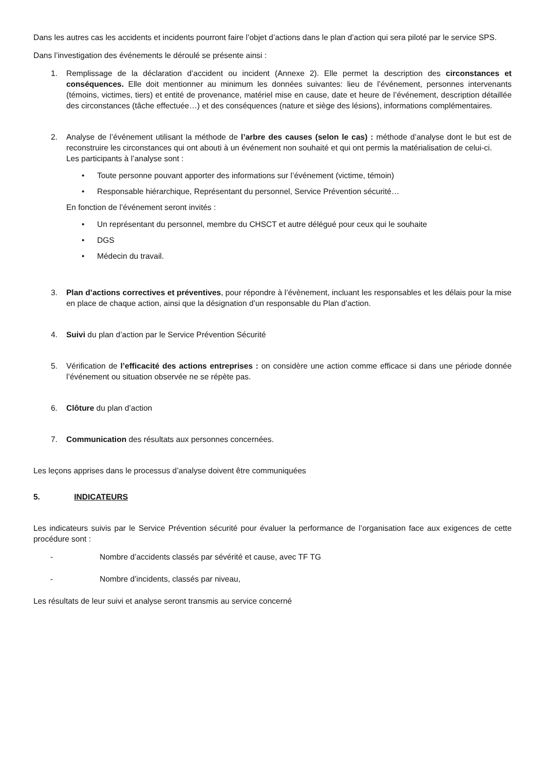Dans les autres cas les accidents et incidents pourront faire l’objet d’actions dans le plan d’action qui sera piloté par le service SPS.
Dans l’investigation des événements le déroulé se présente ainsi :
1. Remplissage de la déclaration d’accident ou incident (Annexe 2). Elle permet la description des circonstances et conséquences. Elle doit mentionner au minimum les données suivantes: lieu de l’événement, personnes intervenants (témoins, victimes, tiers) et entité de provenance, matériel mise en cause, date et heure de l’événement, description détaillée des circonstances (tâche effectuée…) et des conséquences (nature et siège des lésions), informations complémentaires.
2. Analyse de l’événement utilisant la méthode de l’arbre des causes (selon le cas) : méthode d’analyse dont le but est de reconstruire les circonstances qui ont abouti à un événement non souhaité et qui ont permis la matérialisation de celui-ci.
Les participants à l’analyse sont :
• Toute personne pouvant apporter des informations sur l’événement (victime, témoin)
• Responsable hiérarchique, Représentant du personnel, Service Prévention sécurité…
En fonction de l’événement seront invités :
• Un représentant du personnel, membre du CHSCT et autre délégué pour ceux qui le souhaite
• DGS
• Médecin du travail.
3. Plan d’actions correctives et préventives, pour répondre à l’évènement, incluant les responsables et les délais pour la mise en place de chaque action, ainsi que la désignation d’un responsable du Plan d’action.
4. Suivi du plan d’action par le Service Prévention Sécurité
5. Vérification de l’efficacité des actions entreprises : on considère une action comme efficace si dans une période donnée l’événement ou situation observée ne se répète pas.
6. Clôture du plan d’action
7. Communication des résultats aux personnes concernées.
Les leçons apprises dans le processus d’analyse doivent être communiquées
5. INDICATEURS
Les indicateurs suivis par le Service Prévention sécurité pour évaluer la performance de l’organisation face aux exigences de cette procédure sont :
- Nombre d’accidents classés par sévérité et cause, avec TF TG
- Nombre d’incidents, classés par niveau,
Les résultats de leur suivi et analyse seront transmis au service concerné